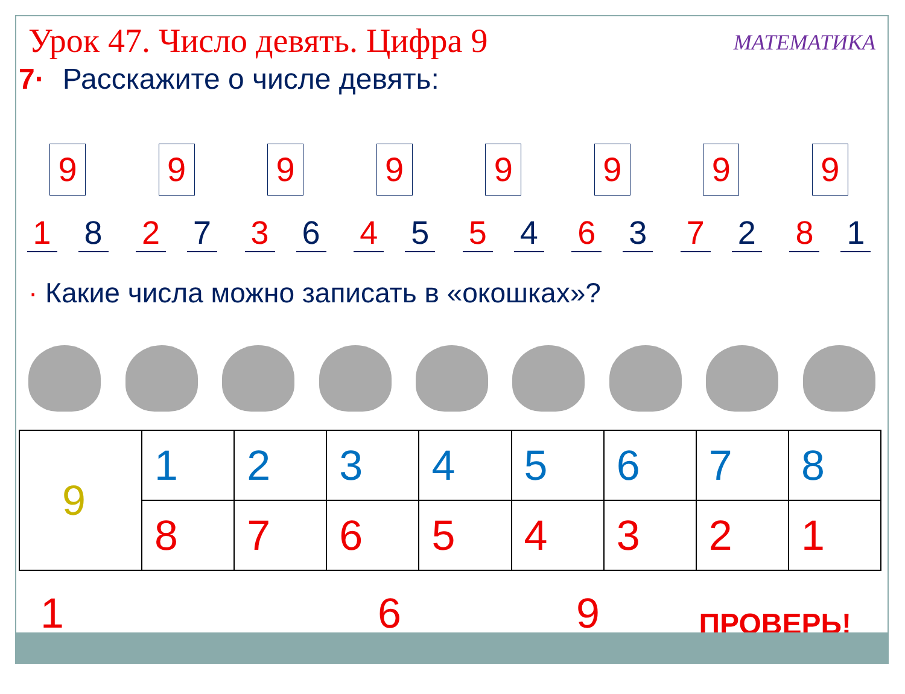Урок 47. Число девять. Цифра 9
МАТЕМАТИКА
7· Расскажите о числе девять:
9
1 8
9
2 7
9
3 6
9
4 5
9
5 4
9
6 3
9
7 2
9
8 1
· Какие числа можно записать в «окошках»?
| 9 | 1 | 2 | 3 | 4 | 5 | 6 | 7 | 8 |
| | 8 | 7 | 6 | 5 | 4 | 3 | 2 | 1 |
1 6 9 ПРОВЕРЬ!